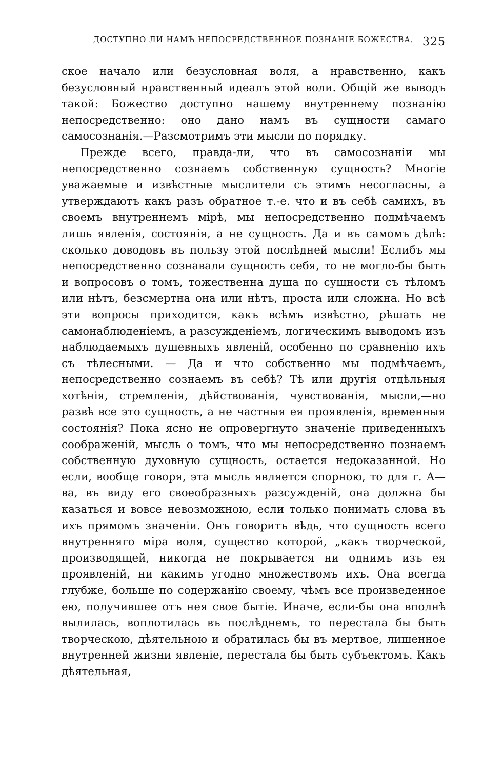ДОСТУПНО ЛИ НАМЪ НЕПОСРЕДСТВЕННОЕ ПОЗНАНІЕ БОЖЕСТВА. 325
ское начало или безусловная воля, а нравственно, какъ безусловный нравственный идеалъ этой воли. Общій же выводъ такой: Божество доступно нашему внутреннему познанію непосредственно: оно дано намъ въ сущности самаго самосознанія.—Разсмотримъ эти мысли по порядку.
Прежде всего, правда-ли, что въ самосознаніи мы непосредственно сознаемъ собственную сущность? Многіе уважаемые и извѣстные мыслители съ этимъ несогласны, а утверждаютъ какъ разъ обратное т.-е. что и въ себѣ самихъ, въ своемъ внутреннемъ мірѣ, мы непосредственно подмѣчаемъ лишь явленія, состоянія, а не сущность. Да и въ самомъ дѣлѣ: сколько доводовъ въ пользу этой послѣдней мысли! Еслибъ мы непосредственно сознавали сущность себя, то не могло-бы быть и вопросовъ о томъ, тожественна душа по сущности съ тѣломъ или нѣтъ, безсмертна она или нѣтъ, проста или сложна. Но всѣ эти вопросы приходится, какъ всѣмъ извѣстно, рѣшать не самонаблюденіемъ, а разсужденіемъ, логическимъ выводомъ изъ наблюдаемыхъ душевныхъ явленій, особенно по сравненію ихъ съ тѣлесными. — Да и что собственно мы подмѣчаемъ, непосредственно сознаемъ въ себѣ? Тѣ или другія отдѣльныя хотѣнія, стремленія, дѣйствованія, чувствованія, мысли,—но развѣ все это сущность, а не частныя ея проявленія, временныя состоянія? Пока ясно не опровергнуто значеніе приведенныхъ соображеній, мысль о томъ, что мы непосредственно познаемъ собственную духовную сущность, остается недоказанной. Но если, вообще говоря, эта мысль является спорною, то для г. А—ва, въ виду его своеобразныхъ разсужденій, она должна бы казаться и вовсе невозможною, если только понимать слова въ ихъ прямомъ значеніи. Онъ говоритъ вѣдь, что сущность всего внутренняго міра воля, существо которой, „какъ творческой, производящей, никогда не покрывается ни однимъ изъ ея проявленій, ни какимъ угодно множествомъ ихъ. Она всегда глубже, больше по содержанію своему, чѣмъ все произведенное ею, получившее отъ нея свое бытіе. Иначе, если-бы она вполнѣ вылилась, воплотилась въ послѣднемъ, то перестала бы быть творческою, дѣятельною и обратилась бы въ мертвое, лишенное внутренней жизни явленіе, перестала бы быть субъектомъ. Какъ дѣятельная,